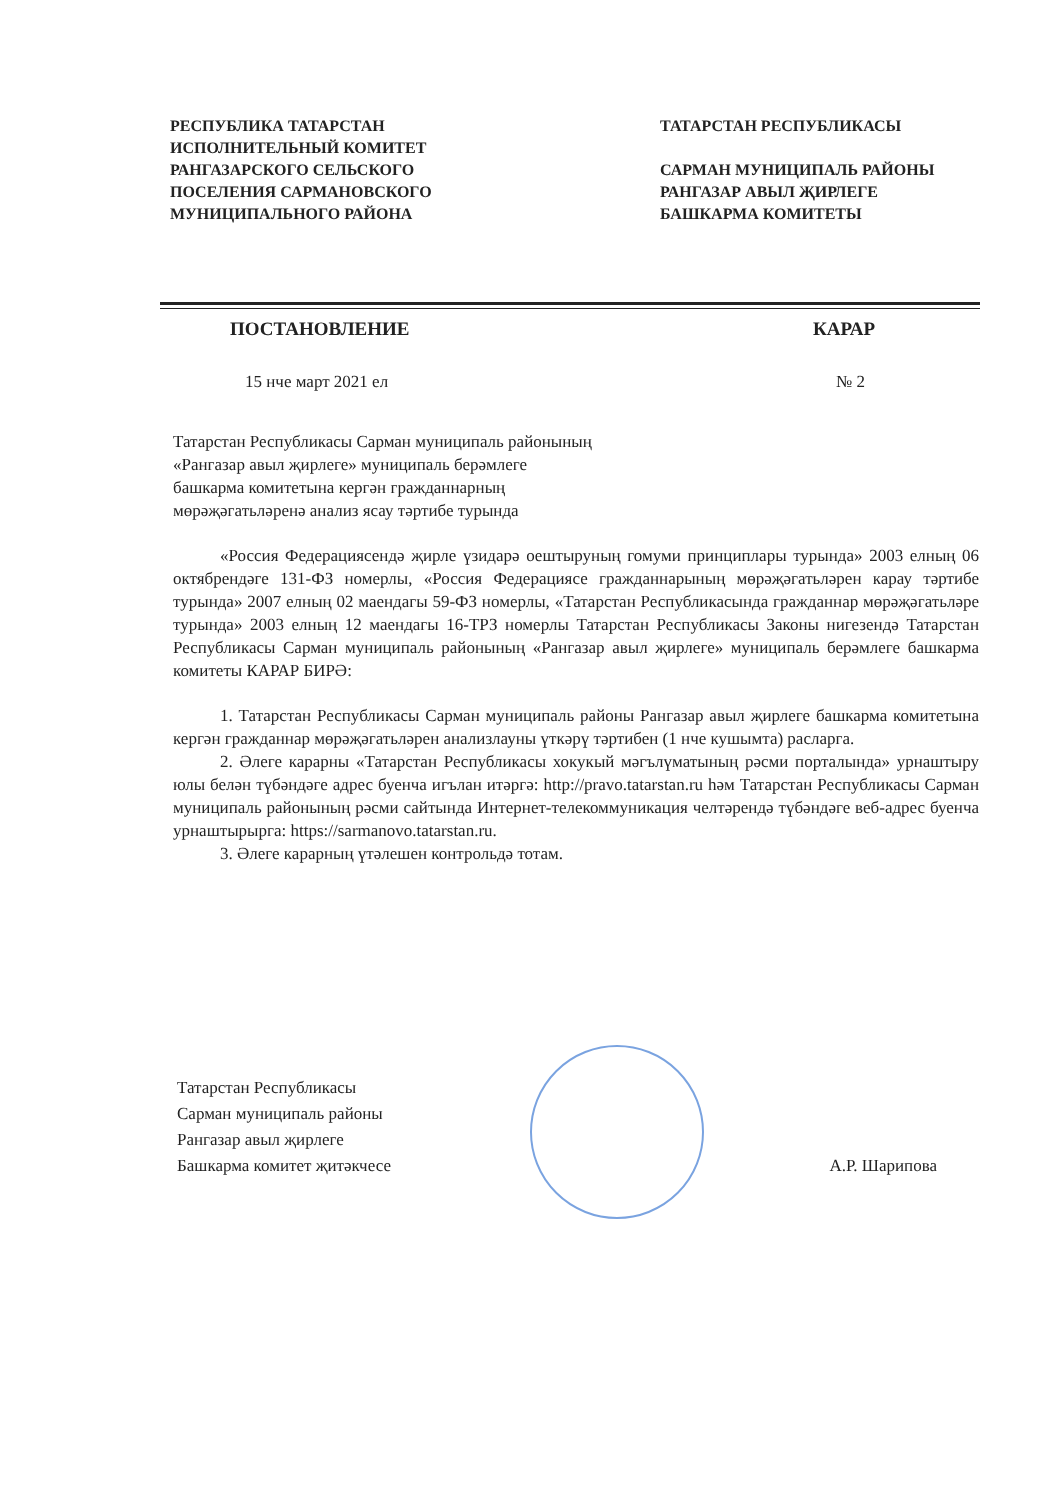РЕСПУБЛИКА ТАТАРСТАН
ИСПОЛНИТЕЛЬНЫЙ КОМИТЕТ
РАНГАЗАРСКОГО СЕЛЬСКОГО
ПОСЕЛЕНИЯ САРМАНОВСКОГО
МУНИЦИПАЛЬНОГО РАЙОНА
ТАТАРСТАН РЕСПУБЛИКАСЫ
САРМАН МУНИЦИПАЛЬ РАЙОНЫ
РАНГАЗАР АВЫЛ ҖИРЛЕГЕ
БАШКАРМА КОМИТЕТЫ
ПОСТАНОВЛЕНИЕ КАРАР
15 нче март 2021 ел № 2
Татарстан Республикасы Сарман муниципаль районының
«Рангазар авыл җирлеге» муниципаль берәмлеге
башкарма комитетына кергән гражданнарның
мөрәҗәгатьләренә анализ ясау тәртибе турында
«Россия Федерациясендә җирле үзидарә оештыруның гомуми принциплары турында» 2003 елның 06 октябрендәге 131-ФЗ номерлы, «Россия Федерациясе гражданнарының мөрәҗәгатьләрен карау тәртибе турында» 2007 елның 02 маендагы 59-ФЗ номерлы, «Татарстан Республикасында гражданнар мөрәҗәгатьләре турында» 2003 елның 12 маендагы 16-ТРЗ номерлы Татарстан Республикасы Законы нигезендә Татарстан Республикасы Сарман муниципаль районының «Рангазар авыл җирлеге» муниципаль берәмлеге башкарма комитеты КАРАР БИРӘ:
1. Татарстан Республикасы Сарман муниципаль районы Рангазар авыл җирлеге башкарма комитетына кергән гражданнар мөрәҗәгатьләрен анализлауны үткәрү тәртибен (1 нче кушымта) расларга.
2. Әлеге карарны «Татарстан Республикасы хокукый мәгълүматының рәсми порталында» урнаштыру юлы белән түбәндәге адрес буенча игълан итәргә: http://pravo.tatarstan.ru һәм Татарстан Республикасы Сарман муниципаль районының рәсми сайтында Интернет-телекоммуникация челтәрендә түбәндәге веб-адрес буенча урнаштырырга: https://sarmanovo.tatarstan.ru.
3. Әлеге карарның үтәлешен контрольдә тотам.
Татарстан Республикасы
Сарман муниципаль районы
Рангазар авыл җирлеге
Башкарма комитет җитәкчесе
А.Р. Шарипова